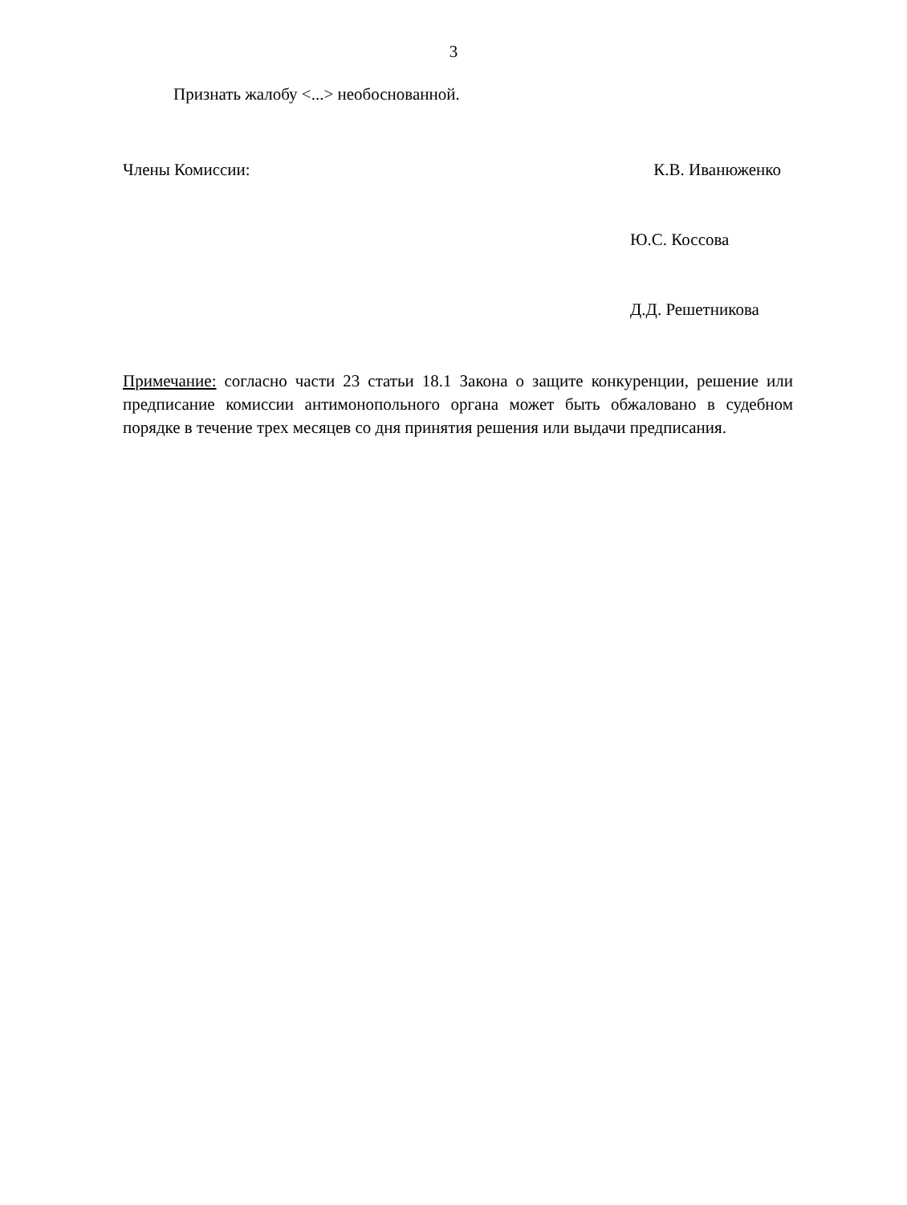3
Признать жалобу <...> необоснованной.
Члены Комиссии: К.В. Иванюженко
Ю.С. Коссова
Д.Д. Решетникова
Примечание: согласно части 23 статьи 18.1 Закона о защите конкуренции, решение или предписание комиссии антимонопольного органа может быть обжаловано в судебном порядке в течение трех месяцев со дня принятия решения или выдачи предписания.